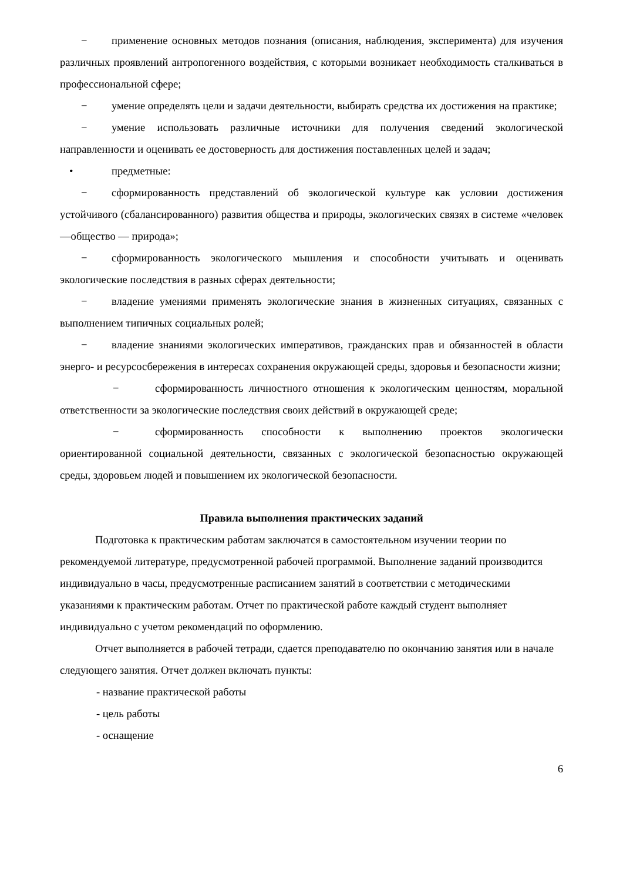− применение основных методов познания (описания, наблюдения, эксперимента) для изучения различных проявлений антропогенного воздействия, с которыми возникает необходимость сталкиваться в профессиональной сфере;
− умение определять цели и задачи деятельности, выбирать средства их достижения на практике;
− умение использовать различные источники для получения сведений экологической направленности и оценивать ее достоверность для достижения поставленных целей и задач;
• предметные:
− сформированность представлений об экологической культуре как условии достижения устойчивого (сбалансированного) развития общества и природы, экологических связях в системе «человек—общество — природа»;
− сформированность экологического мышления и способности учитывать и оценивать экологические последствия в разных сферах деятельности;
− владение умениями применять экологические знания в жизненных ситуациях, связанных с выполнением типичных социальных ролей;
− владение знаниями экологических императивов, гражданских прав и обязанностей в области энерго- и ресурсосбережения в интересах сохранения окружающей среды, здоровья и безопасности жизни;
− сформированность личностного отношения к экологическим ценностям, моральной ответственности за экологические последствия своих действий в окружающей среде;
− сформированность способности к выполнению проектов экологически ориентированной социальной деятельности, связанных с экологической безопасностью окружающей среды, здоровьем людей и повышением их экологической безопасности.
Правила выполнения практических заданий
Подготовка к практическим работам заключатся в самостоятельном изучении теории по рекомендуемой литературе, предусмотренной рабочей программой. Выполнение заданий производится индивидуально в часы, предусмотренные расписанием занятий в соответствии с методическими указаниями к практическим работам. Отчет по практической работе каждый студент выполняет индивидуально с учетом рекомендаций по оформлению.
Отчет выполняется в рабочей тетради, сдается преподавателю по окончанию занятия или в начале следующего занятия. Отчет должен включать пункты:
- название практической работы
- цель работы
- оснащение
6